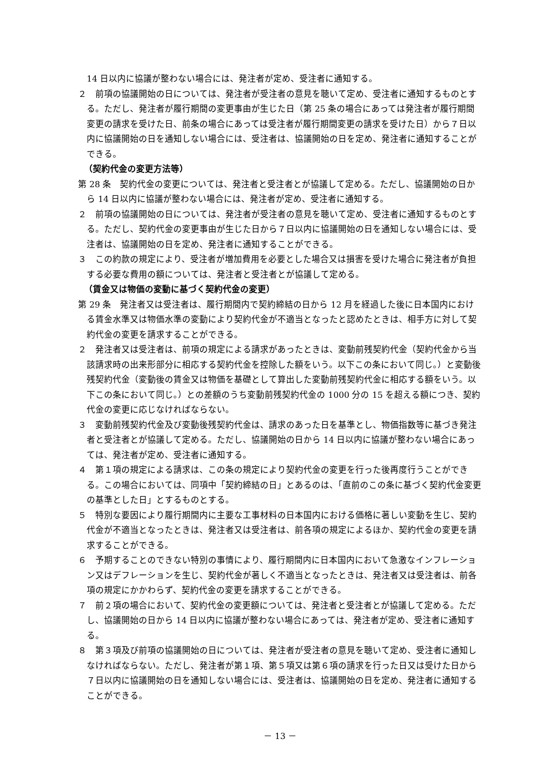14 日以内に協議が整わない場合には、発注者が定め、受注者に通知する。
２　前項の協議開始の日については、発注者が受注者の意見を聴いて定め、受注者に通知するものとする。ただし、発注者が履行期間の変更事由が生じた日（第 25 条の場合にあっては発注者が履行期間変更の請求を受けた日、前条の場合にあっては受注者が履行期間変更の請求を受けた日）から７日以内に協議開始の日を通知しない場合には、受注者は、協議開始の日を定め、発注者に通知することができる。
（契約代金の変更方法等）
第 28 条　契約代金の変更については、発注者と受注者とが協議して定める。ただし、協議開始の日から 14 日以内に協議が整わない場合には、発注者が定め、受注者に通知する。
２　前項の協議開始の日については、発注者が受注者の意見を聴いて定め、受注者に通知するものとする。ただし、契約代金の変更事由が生じた日から７日以内に協議開始の日を通知しない場合には、受注者は、協議開始の日を定め、発注者に通知することができる。
３　この約款の規定により、受注者が増加費用を必要とした場合又は損害を受けた場合に発注者が負担する必要な費用の額については、発注者と受注者とが協議して定める。
（賃金又は物価の変動に基づく契約代金の変更）
第 29 条　発注者又は受注者は、履行期間内で契約締結の日から 12 月を経過した後に日本国内における賃金水準又は物価水準の変動により契約代金が不適当となったと認めたときは、相手方に対して契約代金の変更を請求することができる。
２　発注者又は受注者は、前項の規定による請求があったときは、変動前残契約代金（契約代金から当該請求時の出来形部分に相応する契約代金を控除した額をいう。以下この条において同じ。）と変動後残契約代金（変動後の賃金又は物価を基礎として算出した変動前残契約代金に相応する額をいう。以下この条において同じ。）との差額のうち変動前残契約代金の 1000 分の 15 を超える額につき、契約代金の変更に応じなければならない。
３　変動前残契約代金及び変動後残契約代金は、請求のあった日を基準とし、物価指数等に基づき発注者と受注者とが協議して定める。ただし、協議開始の日から 14 日以内に協議が整わない場合にあっては、発注者が定め、受注者に通知する。
４　第１項の規定による請求は、この条の規定により契約代金の変更を行った後再度行うことができる。この場合においては、同項中「契約締結の日」とあるのは、「直前のこの条に基づく契約代金変更の基準とした日」とするものとする。
５　特別な要因により履行期間内に主要な工事材料の日本国内における価格に著しい変動を生じ、契約代金が不適当となったときは、発注者又は受注者は、前各項の規定によるほか、契約代金の変更を請求することができる。
６　予期することのできない特別の事情により、履行期間内に日本国内において急激なインフレーション又はデフレーションを生じ、契約代金が著しく不適当となったときは、発注者又は受注者は、前各項の規定にかかわらず、契約代金の変更を請求することができる。
７　前２項の場合において、契約代金の変更額については、発注者と受注者とが協議して定める。ただし、協議開始の日から 14 日以内に協議が整わない場合にあっては、発注者が定め、受注者に通知する。
８　第３項及び前項の協議開始の日については、発注者が受注者の意見を聴いて定め、受注者に通知しなければならない。ただし、発注者が第１項、第５項又は第６項の請求を行った日又は受けた日から７日以内に協議開始の日を通知しない場合には、受注者は、協議開始の日を定め、発注者に通知することができる。
－ 13 －